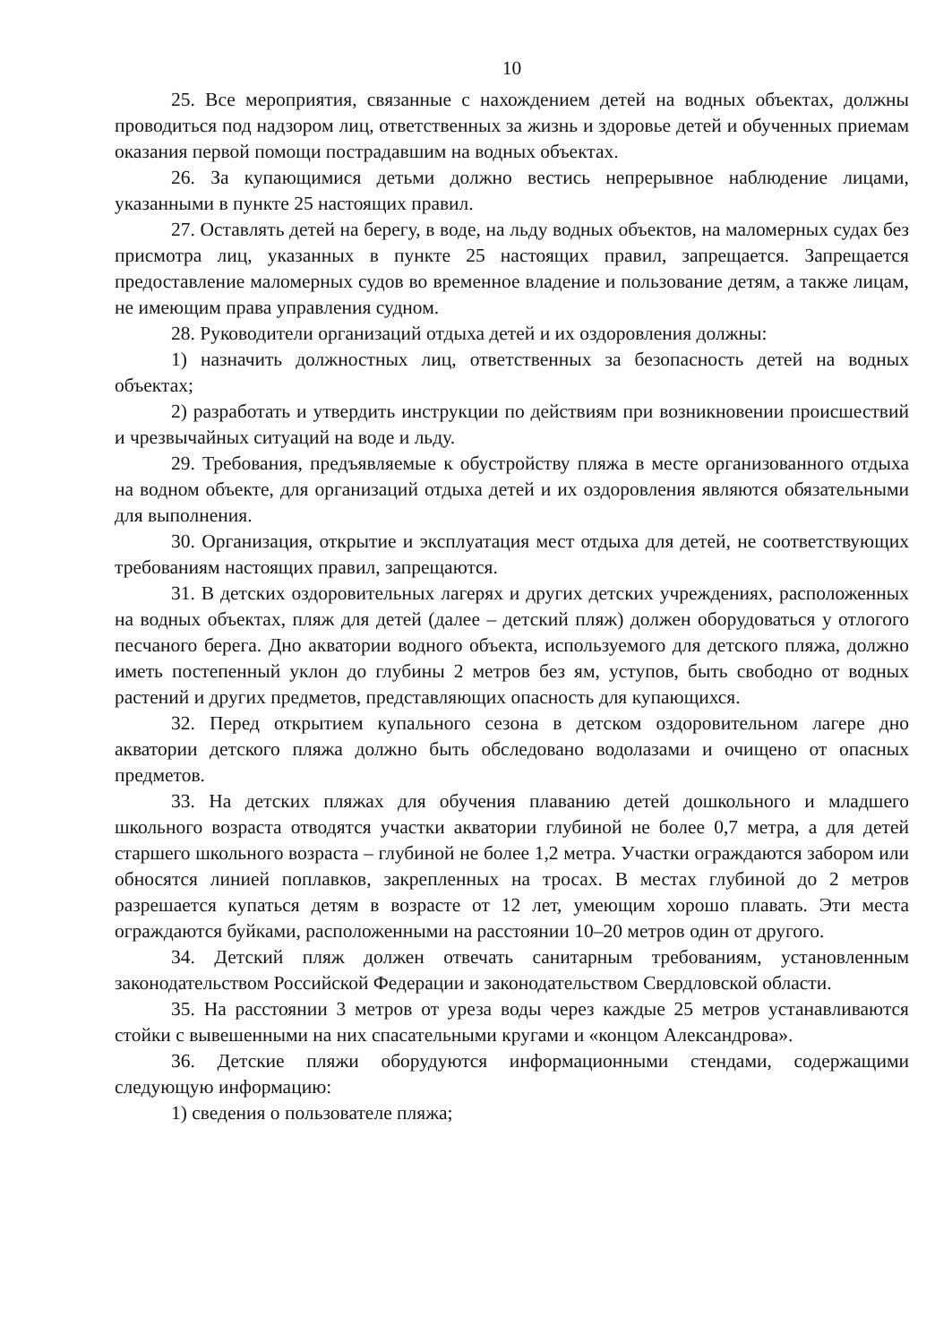10
25. Все мероприятия, связанные с нахождением детей на водных объектах, должны проводиться под надзором лиц, ответственных за жизнь и здоровье детей и обученных приемам оказания первой помощи пострадавшим на водных объектах.
26. За купающимися детьми должно вестись непрерывное наблюдение лицами, указанными в пункте 25 настоящих правил.
27. Оставлять детей на берегу, в воде, на льду водных объектов, на маломерных судах без присмотра лиц, указанных в пункте 25 настоящих правил, запрещается. Запрещается предоставление маломерных судов во временное владение и пользование детям, а также лицам, не имеющим права управления судном.
28. Руководители организаций отдыха детей и их оздоровления должны:
1) назначить должностных лиц, ответственных за безопасность детей на водных объектах;
2) разработать и утвердить инструкции по действиям при возникновении происшествий и чрезвычайных ситуаций на воде и льду.
29. Требования, предъявляемые к обустройству пляжа в месте организованного отдыха на водном объекте, для организаций отдыха детей и их оздоровления являются обязательными для выполнения.
30. Организация, открытие и эксплуатация мест отдыха для детей, не соответствующих требованиям настоящих правил, запрещаются.
31. В детских оздоровительных лагерях и других детских учреждениях, расположенных на водных объектах, пляж для детей (далее – детский пляж) должен оборудоваться у отлогого песчаного берега. Дно акватории водного объекта, используемого для детского пляжа, должно иметь постепенный уклон до глубины 2 метров без ям, уступов, быть свободно от водных растений и других предметов, представляющих опасность для купающихся.
32. Перед открытием купального сезона в детском оздоровительном лагере дно акватории детского пляжа должно быть обследовано водолазами и очищено от опасных предметов.
33. На детских пляжах для обучения плаванию детей дошкольного и младшего школьного возраста отводятся участки акватории глубиной не более 0,7 метра, а для детей старшего школьного возраста – глубиной не более 1,2 метра. Участки ограждаются забором или обносятся линией поплавков, закрепленных на тросах. В местах глубиной до 2 метров разрешается купаться детям в возрасте от 12 лет, умеющим хорошо плавать. Эти места ограждаются буйками, расположенными на расстоянии 10–20 метров один от другого.
34. Детский пляж должен отвечать санитарным требованиям, установленным законодательством Российской Федерации и законодательством Свердловской области.
35. На расстоянии 3 метров от уреза воды через каждые 25 метров устанавливаются стойки с вывешенными на них спасательными кругами и «концом Александрова».
36. Детские пляжи оборудуются информационными стендами, содержащими следующую информацию:
1) сведения о пользователе пляжа;